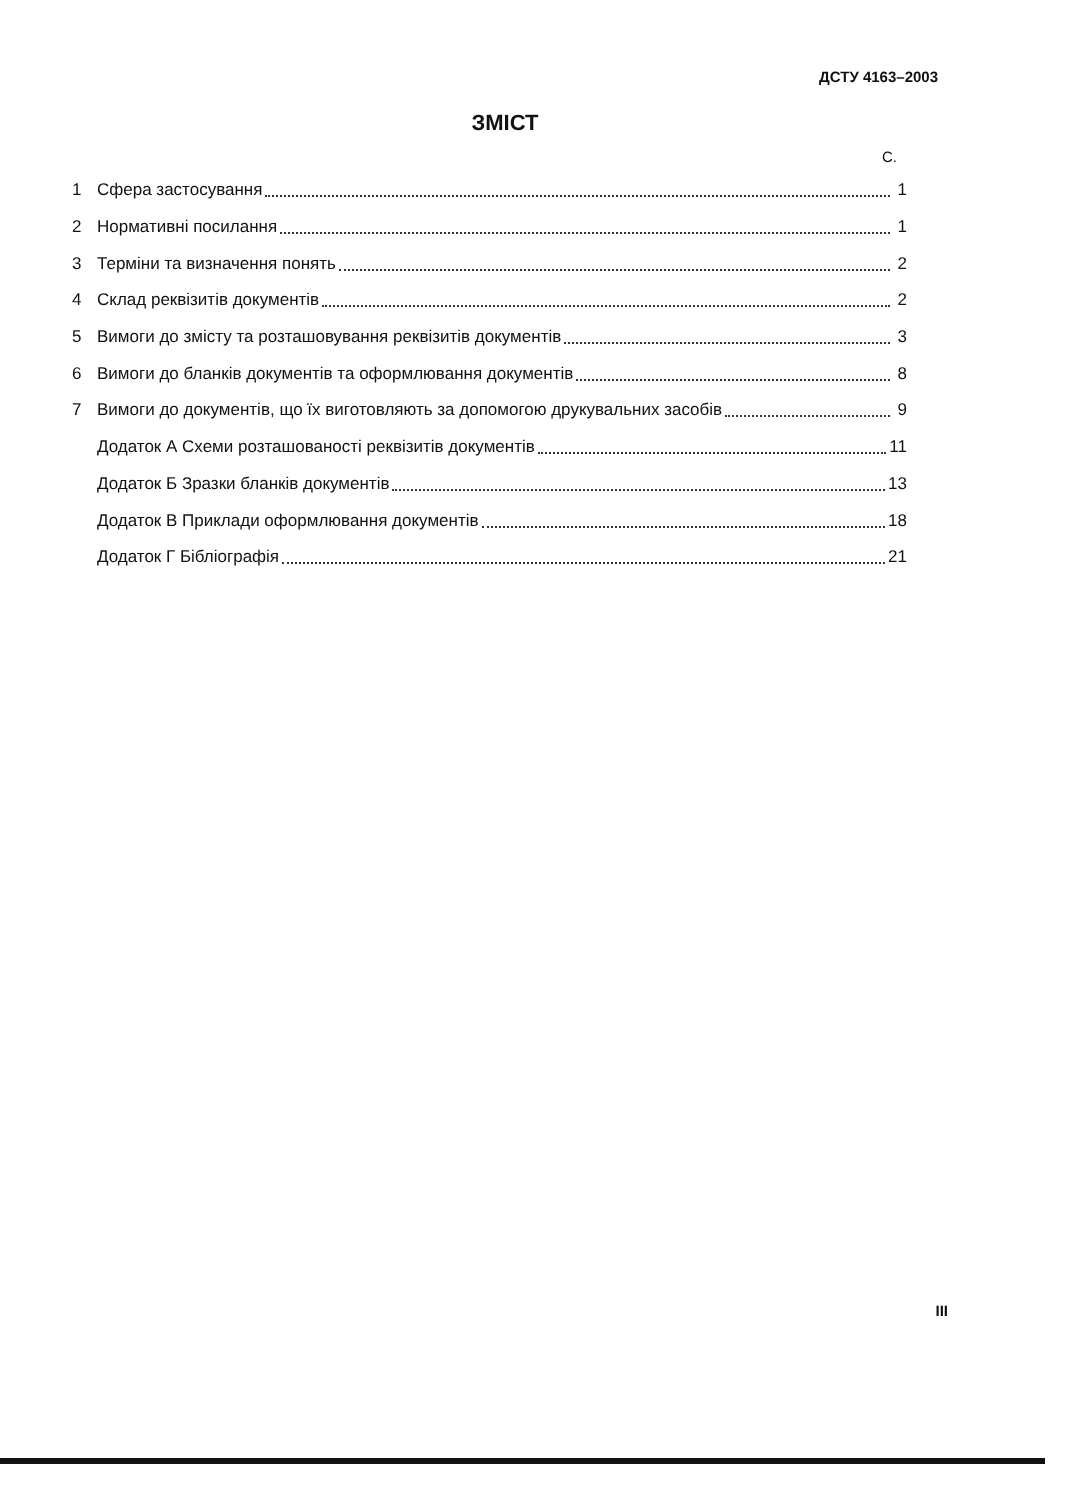ДСТУ 4163–2003
ЗМІСТ
С.
1 Сфера застосування 1
2 Нормативні посилання 1
3 Терміни та визначення понять 2
4 Склад реквізитів документів 2
5 Вимоги до змісту та розташовування реквізитів документів 3
6 Вимоги до бланків документів та оформлювання документів 8
7 Вимоги до документів, що їх виготовляють за допомогою друкувальних засобів 9
Додаток А Схеми розташованості реквізитів документів 11
Додаток Б Зразки бланків документів 13
Додаток В Приклади оформлювання документів 18
Додаток Г Бібліографія 21
III